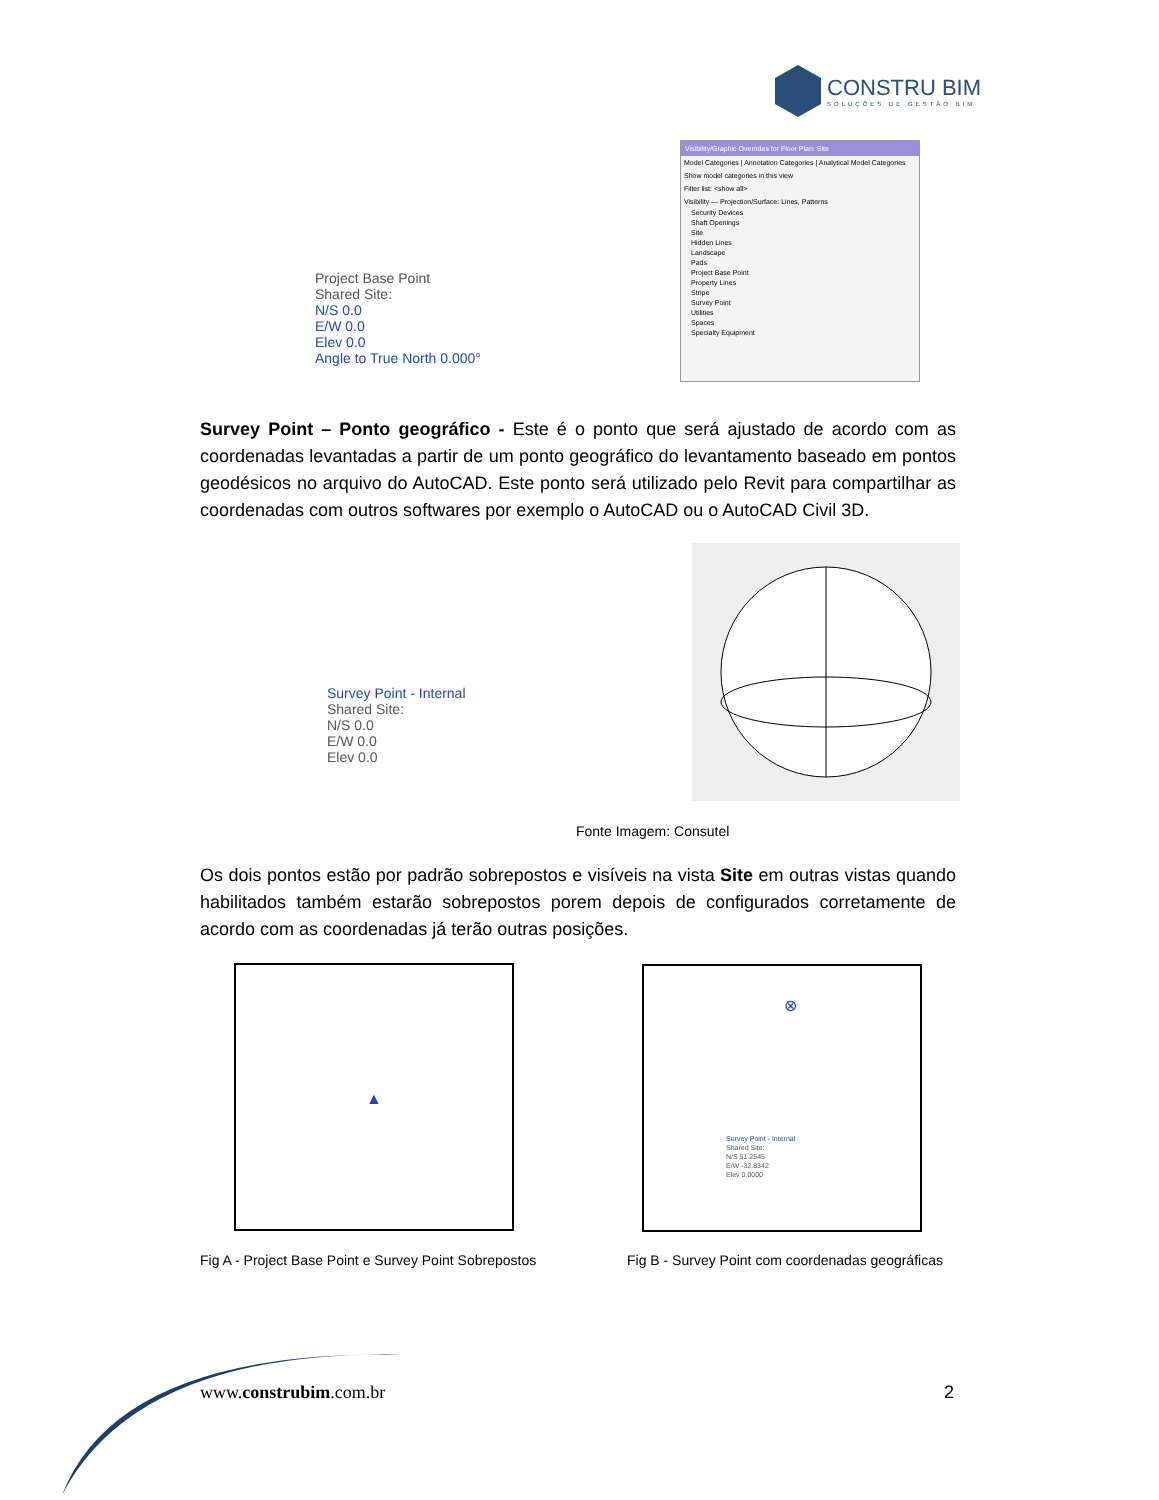CONSTRU BIM
SOLUÇÕES DE GESTÃO BIM
Project Base Point
Shared Site:
N/S 0.0
E/W 0.0
Elev 0.0
Angle to True North 0.000°
Visibility/Graphic Overrides for Floor Plan: Site
Model Categories | Annotation Categories | Analytical Model Categories
Show model categories in this view
Filter list: <show all>
Visibility — Projection/Surface: Lines, Patterns
Security Devices
Shaft Openings
Site
Hidden Lines
Landscape
Pads
Project Base Point
Property Lines
Stripe
Survey Point
Utilities
Spaces
Specialty Equipment
Survey Point – Ponto geográfico - Este é o ponto que será ajustado de acordo com as coordenadas levantadas a partir de um ponto geográfico do levantamento baseado em pontos geodésicos no arquivo do AutoCAD. Este ponto será utilizado pelo Revit para compartilhar as coordenadas com outros softwares por exemplo o AutoCAD ou o AutoCAD Civil 3D.
Survey Point - Internal
Shared Site:
N/S 0.0
E/W 0.0
Elev 0.0
Fonte Imagem: Consutel
Os dois pontos estão por padrão sobrepostos e visíveis na vista Site em outras vistas quando habilitados também estarão sobrepostos porem depois de configurados corretamente de acordo com as coordenadas já terão outras posições.
▲
⊗
Survey Point - Internal
Shared Site:
N/S 51.2545
E/W -32.8342
Elev 0.0000
Fig A - Project Base Point e Survey Point Sobrepostos
Fig B - Survey Point com coordenadas geográficas
www.construbim.com.br 2